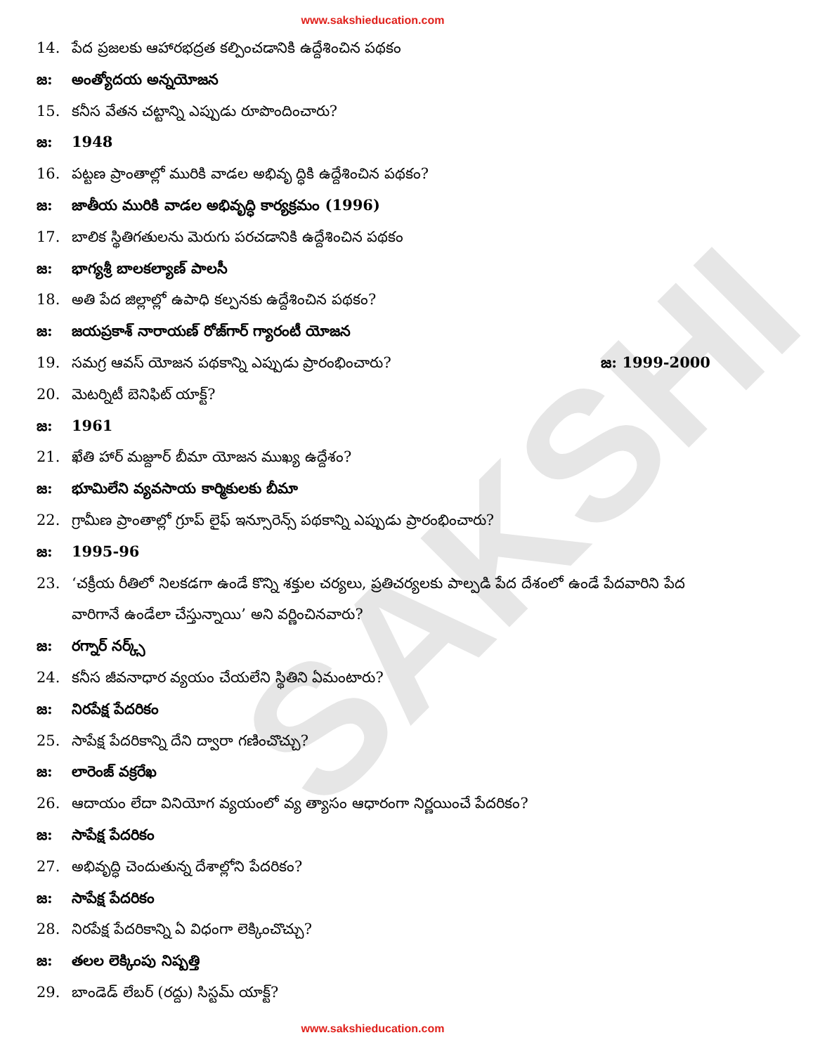SAKSHI
www.sakshieducation.com
14. పేద ప్రజలకు ఆహారభద్రత కల్పించడానికి ఉద్దేశించిన పథకం
జ: అంత్యోదయ అన్నయోజన
15. కనీస వేతన చట్టాన్ని ఎప్పుడు రూపొందించారు?
జ: 1948
16. పట్టణ ప్రాంతాల్లో మురికి వాడల అభివృ ద్ధికి ఉద్దేశించిన పథకం?
జ: జాతీయ మురికి వాడల అభివృద్ధి కార్యక్రమం (1996)
17. బాలిక స్థితిగతులను మెరుగు పరచడానికి ఉద్దేశించిన పథకం
జ: భాగ్యశ్రీ బాలకల్యాణ్ పాలసీ
18. అతి పేద జిల్లాల్లో ఉపాధి కల్పనకు ఉద్దేశించిన పథకం?
జ: జయప్రకాశ్ నారాయణ్ రోజ్‌గార్ గ్యారంటీ యోజన
19. సమగ్ర ఆవస్ యోజన పథకాన్ని ఎప్పుడు ప్రారంభించారు? జ: 1999-2000
20. మెటర్నిటీ బెనిఫిట్ యాక్ట్?
జ: 1961
21. ఖేతి హార్ మజ్దూర్ బీమా యోజన ముఖ్య ఉద్దేశం?
జ: భూమిలేని వ్యవసాయ కార్మికులకు బీమా
22. గ్రామీణ ప్రాంతాల్లో గ్రూప్ లైఫ్ ఇన్సూరెన్స్ పథకాన్ని ఎప్పుడు ప్రారంభించారు?
జ: 1995-96
23. ‘చక్రీయ రీతిలో నిలకడగా ఉండే కొన్ని శక్తుల చర్యలు, ప్రతిచర్యలకు పాల్పడి పేద దేశంలో ఉండే పేదవారిని పేద వారిగానే ఉండేలా చేస్తున్నాయి’ అని వర్ణించినవారు?
జ: రగ్నార్ నర్క్స్
24. కనీస జీవనాధార వ్యయం చేయలేని స్థితిని ఏమంటారు?
జ: నిరపేక్ష పేదరికం
25. సాపేక్ష పేదరికాన్ని దేని ద్వారా గణించొచ్చు?
జ: లారెంజ్ వక్రరేఖ
26. ఆదాయం లేదా వినియోగ వ్యయంలో వ్య త్యాసం ఆధారంగా నిర్ణయించే పేదరికం?
జ: సాపేక్ష పేదరికం
27. అభివృద్ధి చెందుతున్న దేశాల్లోని పేదరికం?
జ: సాపేక్ష పేదరికం
28. నిరపేక్ష పేదరికాన్ని ఏ విధంగా లెక్కించొచ్చు?
జ: తలల లెక్కింపు నిష్పత్తి
29. బాండెడ్ లేబర్ (రద్దు) సిస్టమ్ యాక్ట్?
www.sakshieducation.com